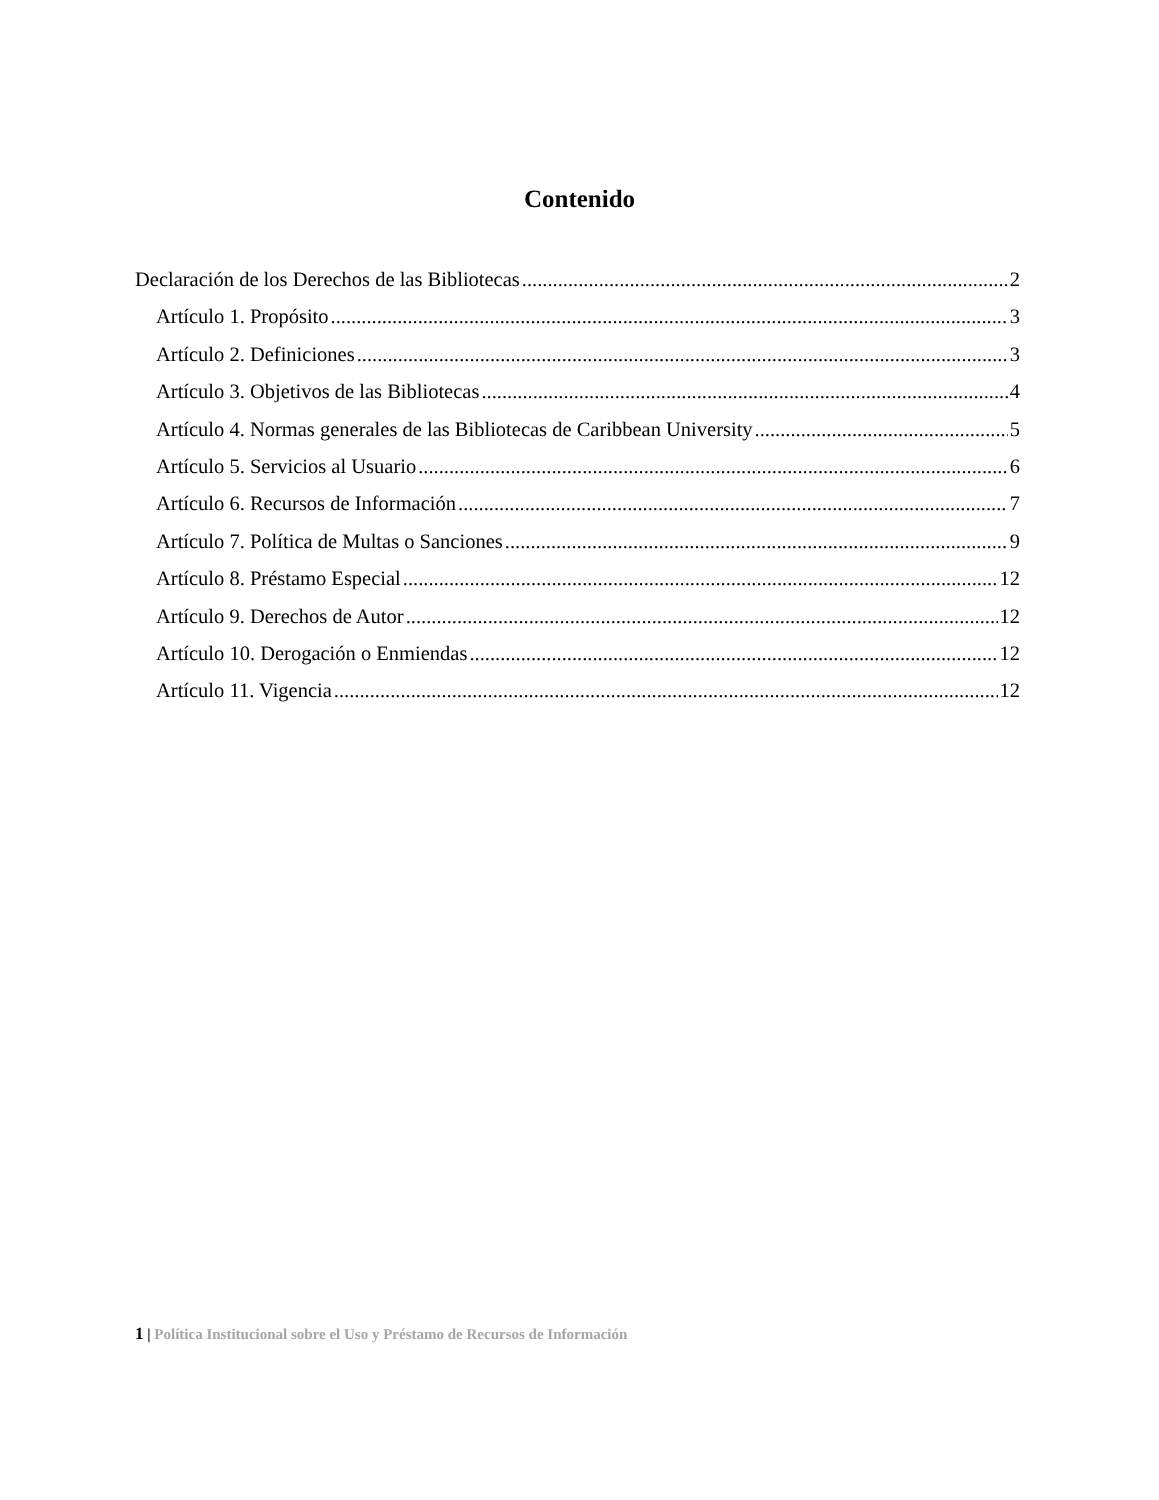Contenido
Declaración de los Derechos de las Bibliotecas 2
Artículo 1. Propósito 3
Artículo 2. Definiciones 3
Artículo 3. Objetivos de las Bibliotecas 4
Artículo 4. Normas generales de las Bibliotecas de Caribbean University 5
Artículo 5. Servicios al Usuario 6
Artículo 6. Recursos de Información 7
Artículo 7. Política de Multas o Sanciones 9
Artículo 8. Préstamo Especial 12
Artículo 9. Derechos de Autor 12
Artículo 10. Derogación o Enmiendas 12
Artículo 11. Vigencia 12
1 | Política Institucional sobre el Uso y Préstamo de Recursos de Información